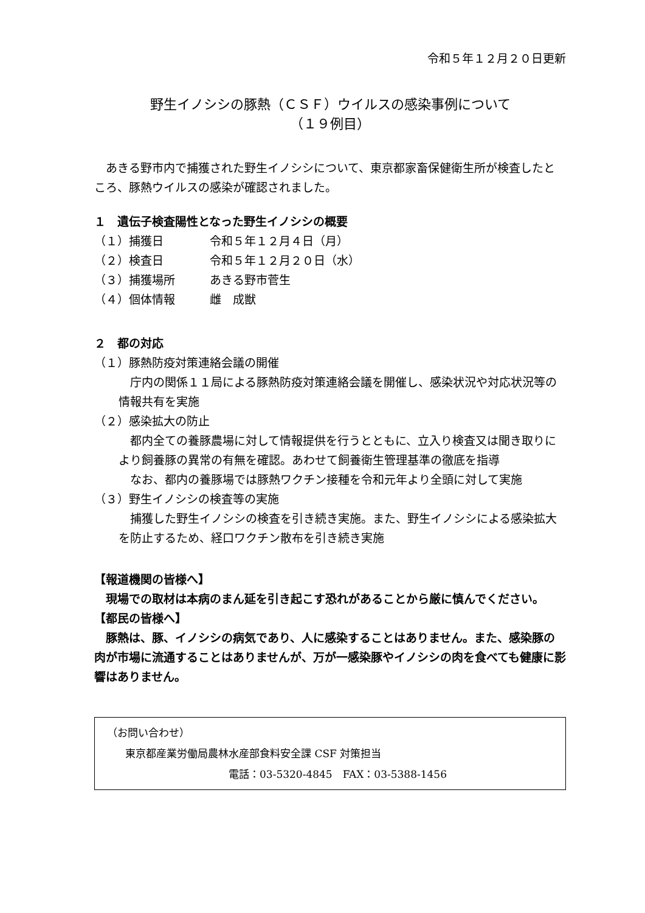令和５年１２月２０日更新
野生イノシシの豚熱（ＣＳＦ）ウイルスの感染事例について
（１９例目）
あきる野市内で捕獲された野生イノシシについて、東京都家畜保健衛生所が検査したところ、豚熱ウイルスの感染が確認されました。
１　遺伝子検査陽性となった野生イノシシの概要
（１）捕獲日 令和５年１２月４日（月）
（２）検査日 令和５年１２月２０日（水）
（３）捕獲場所 あきる野市菅生
（４）個体情報 雌　成獣
２　都の対応
（１）豚熱防疫対策連絡会議の開催
庁内の関係１１局による豚熱防疫対策連絡会議を開催し、感染状況や対応状況等の情報共有を実施
（２）感染拡大の防止
都内全ての養豚農場に対して情報提供を行うとともに、立入り検査又は聞き取りにより飼養豚の異常の有無を確認。あわせて飼養衛生管理基準の徹底を指導
なお、都内の養豚場では豚熱ワクチン接種を令和元年より全頭に対して実施
（３）野生イノシシの検査等の実施
捕獲した野生イノシシの検査を引き続き実施。また、野生イノシシによる感染拡大を防止するため、経口ワクチン散布を引き続き実施
【報道機関の皆様へ】
現場での取材は本病のまん延を引き起こす恐れがあることから厳に慎んでください。
【都民の皆様へ】
豚熱は、豚、イノシシの病気であり、人に感染することはありません。また、感染豚の肉が市場に流通することはありませんが、万が一感染豚やイノシシの肉を食べても健康に影響はありません。
（お問い合わせ）
東京都産業労働局農林水産部食料安全課 CSF 対策担当
電話：03-5320-4845　FAX：03-5388-1456